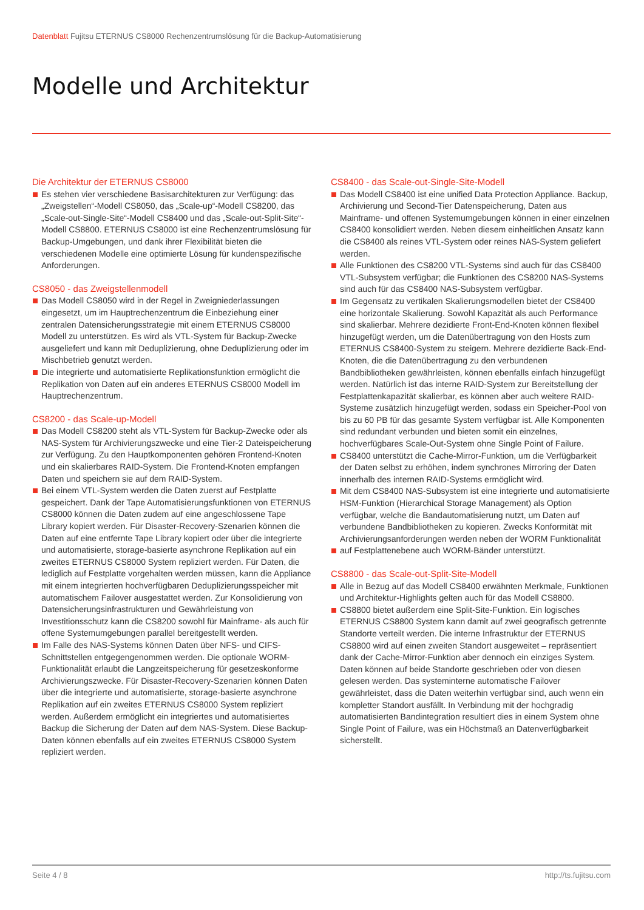Datenblatt Fujitsu ETERNUS CS8000 Rechenzentrumslösung für die Backup-Automatisierung
Modelle und Architektur
Die Architektur der ETERNUS CS8000
Es stehen vier verschiedene Basisarchitekturen zur Verfügung: das „Zweigstellen“-Modell CS8050, das „Scale-up“-Modell CS8200, das „Scale-out-Single-Site“-Modell CS8400 und das „Scale-out-Split-Site“-Modell CS8800. ETERNUS CS8000 ist eine Rechenzentrumslösung für Backup-Umgebungen, und dank ihrer Flexibilität bieten die verschiedenen Modelle eine optimierte Lösung für kundenspezifische Anforderungen.
CS8050 - das Zweigstellenmodell
Das Modell CS8050 wird in der Regel in Zweigniederlassungen eingesetzt, um im Hauptrechenzentrum die Einbeziehung einer zentralen Datensicherungsstrategie mit einem ETERNUS CS8000 Modell zu unterstützen. Es wird als VTL-System für Backup-Zwecke ausgeliefert und kann mit Deduplizierung, ohne Deduplizierung oder im Mischbetrieb genutzt werden.
Die integrierte und automatisierte Replikationsfunktion ermöglicht die Replikation von Daten auf ein anderes ETERNUS CS8000 Modell im Hauptrechenzentrum.
CS8200 - das Scale-up-Modell
Das Modell CS8200 steht als VTL-System für Backup-Zwecke oder als NAS-System für Archivierungszwecke und eine Tier-2 Dateispeicherung zur Verfügung. Zu den Hauptkomponenten gehören Frontend-Knoten und ein skalierbares RAID-System. Die Frontend-Knoten empfangen Daten und speichern sie auf dem RAID-System.
Bei einem VTL-System werden die Daten zuerst auf Festplatte gespeichert. Dank der Tape Automatisierungsfunktionen von ETERNUS CS8000 können die Daten zudem auf eine angeschlossene Tape Library kopiert werden. Für Disaster-Recovery-Szenarien können die Daten auf eine entfernte Tape Library kopiert oder über die integrierte und automatisierte, storage-basierte asynchrone Replikation auf ein zweites ETERNUS CS8000 System repliziert werden. Für Daten, die lediglich auf Festplatte vorgehalten werden müssen, kann die Appliance mit einem integrierten hochverfügbaren Deduplizierungsspeicher mit automatischem Failover ausgestattet werden. Zur Konsolidierung von Datensicherungsinfrastrukturen und Gewährleistung von Investitionsschutz kann die CS8200 sowohl für Mainframe- als auch für offene Systemumgebungen parallel bereitgestellt werden.
Im Falle des NAS-Systems können Daten über NFS- und CIFS-Schnittstellen entgegengenommen werden. Die optionale WORM-Funktionalität erlaubt die Langzeitspeicherung für gesetzeskonforme Archivierungszwecke. Für Disaster-Recovery-Szenarien können Daten über die integrierte und automatisierte, storage-basierte asynchrone Replikation auf ein zweites ETERNUS CS8000 System repliziert werden. Außerdem ermöglicht ein integriertes und automatisiertes Backup die Sicherung der Daten auf dem NAS-System. Diese Backup-Daten können ebenfalls auf ein zweites ETERNUS CS8000 System repliziert werden.
CS8400 - das Scale-out-Single-Site-Modell
Das Modell CS8400 ist eine unified Data Protection Appliance. Backup, Archivierung und Second-Tier Datenspeicherung, Daten aus Mainframe- und offenen Systemumgebungen können in einer einzelnen CS8400 konsolidiert werden. Neben diesem einheitlichen Ansatz kann die CS8400 als reines VTL-System oder reines NAS-System geliefert werden.
Alle Funktionen des CS8200 VTL-Systems sind auch für das CS8400 VTL-Subsystem verfügbar; die Funktionen des CS8200 NAS-Systems sind auch für das CS8400 NAS-Subsystem verfügbar.
Im Gegensatz zu vertikalen Skalierungsmodellen bietet der CS8400 eine horizontale Skalierung. Sowohl Kapazität als auch Performance sind skalierbar. Mehrere dezidierte Front-End-Knoten können flexibel hinzugefügt werden, um die Datenübertragung von den Hosts zum ETERNUS CS8400-System zu steigern. Mehrere dezidierte Back-End-Knoten, die die Datenübertragung zu den verbundenen Bandbibliotheken gewährleisten, können ebenfalls einfach hinzugefügt werden. Natürlich ist das interne RAID-System zur Bereitstellung der Festplattenkapazität skalierbar, es können aber auch weitere RAID-Systeme zusätzlich hinzugefügt werden, sodass ein Speicher-Pool von bis zu 60 PB für das gesamte System verfügbar ist. Alle Komponenten sind redundant verbunden und bieten somit ein einzelnes, hochverfügbares Scale-Out-System ohne Single Point of Failure.
CS8400 unterstützt die Cache-Mirror-Funktion, um die Verfügbarkeit der Daten selbst zu erhöhen, indem synchrones Mirroring der Daten innerhalb des internen RAID-Systems ermöglicht wird.
Mit dem CS8400 NAS-Subsystem ist eine integrierte und automatisierte HSM-Funktion (Hierarchical Storage Management) als Option verfügbar, welche die Bandautomatisierung nutzt, um Daten auf verbundene Bandbibliotheken zu kopieren. Zwecks Konformität mit Archivierungsanforderungen werden neben der WORM Funktionalität
auf Festplattenebene auch WORM-Bänder unterstützt.
CS8800 - das Scale-out-Split-Site-Modell
Alle in Bezug auf das Modell CS8400 erwähnten Merkmale, Funktionen und Architektur-Highlights gelten auch für das Modell CS8800.
CS8800 bietet außerdem eine Split-Site-Funktion. Ein logisches ETERNUS CS8800 System kann damit auf zwei geografisch getrennte Standorte verteilt werden. Die interne Infrastruktur der ETERNUS CS8800 wird auf einen zweiten Standort ausgeweitet – repräsentiert dank der Cache-Mirror-Funktion aber dennoch ein einziges System. Daten können auf beide Standorte geschrieben oder von diesen gelesen werden. Das systeminterne automatische Failover gewährleistet, dass die Daten weiterhin verfügbar sind, auch wenn ein kompletter Standort ausfällt. In Verbindung mit der hochgradig automatisierten Bandintegration resultiert dies in einem System ohne Single Point of Failure, was ein Höchstmaß an Datenverfügbarkeit sicherstellt.
Seite 4 / 8 http://ts.fujitsu.com